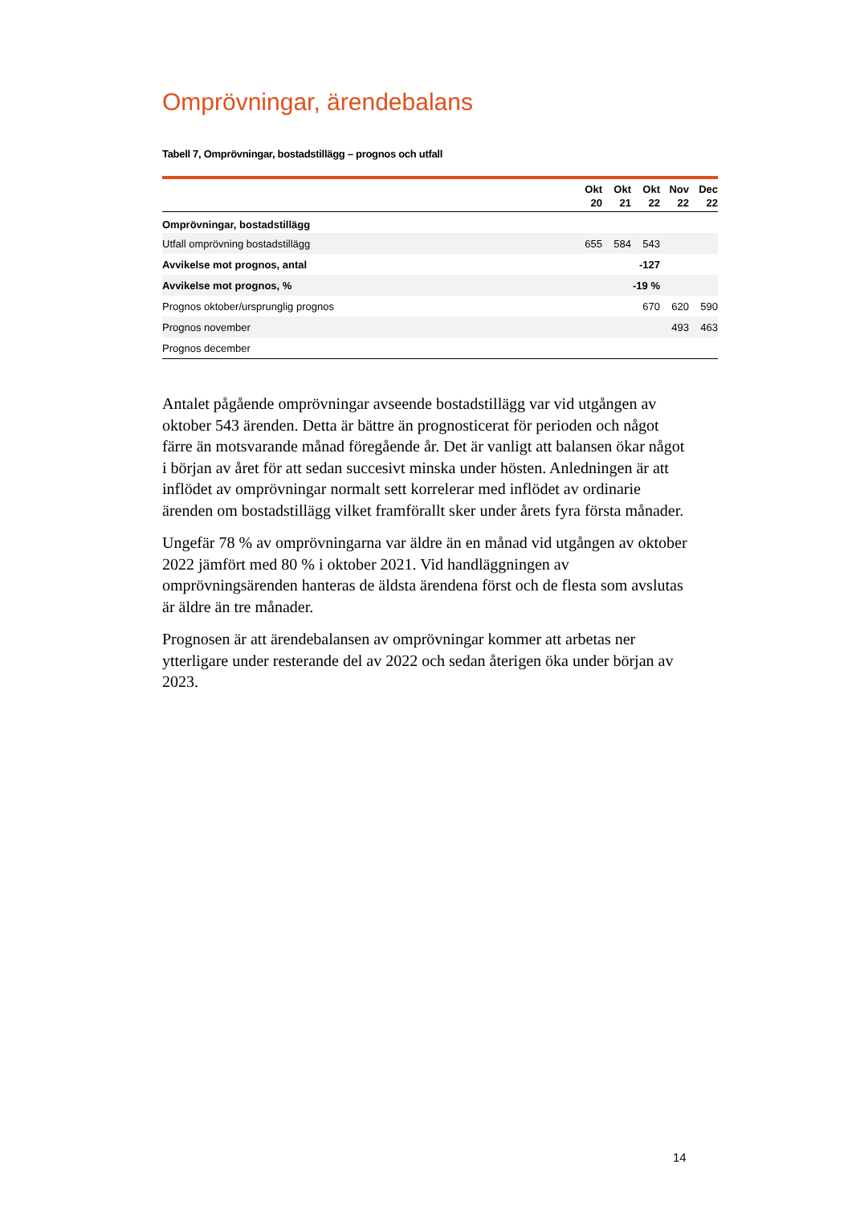Omprövningar, ärendebalans
Tabell 7, Omprövningar, bostadstillägg – prognos och utfall
| | Okt 20 | Okt 21 | Okt 22 | Nov 22 | Dec 22 |
| --- | --- | --- | --- | --- | --- |
| Omprövningar, bostadstillägg | | | | | |
| Utfall omprövning bostadstillägg | 655 | 584 | 543 | | |
| Avvikelse mot prognos, antal | | | -127 | | |
| Avvikelse mot prognos, % | | | -19 % | | |
| Prognos oktober/ursprunglig prognos | | | 670 | 620 | 590 |
| Prognos november | | | | 493 | 463 |
| Prognos december | | | | | |
Antalet pågående omprövningar avseende bostadstillägg var vid utgången av oktober 543 ärenden. Detta är bättre än prognosticerat för perioden och något färre än motsvarande månad föregående år. Det är vanligt att balansen ökar något i början av året för att sedan succesivt minska under hösten. Anledningen är att inflödet av omprövningar normalt sett korrelerar med inflödet av ordinarie ärenden om bostadstillägg vilket framförallt sker under årets fyra första månader.
Ungefär 78 % av omprövningarna var äldre än en månad vid utgången av oktober 2022 jämfört med 80 % i oktober 2021. Vid handläggningen av omprövningsärenden hanteras de äldsta ärendena först och de flesta som avslutas är äldre än tre månader.
Prognosen är att ärendebalansen av omprövningar kommer att arbetas ner ytterligare under resterande del av 2022 och sedan återigen öka under början av 2023.
14